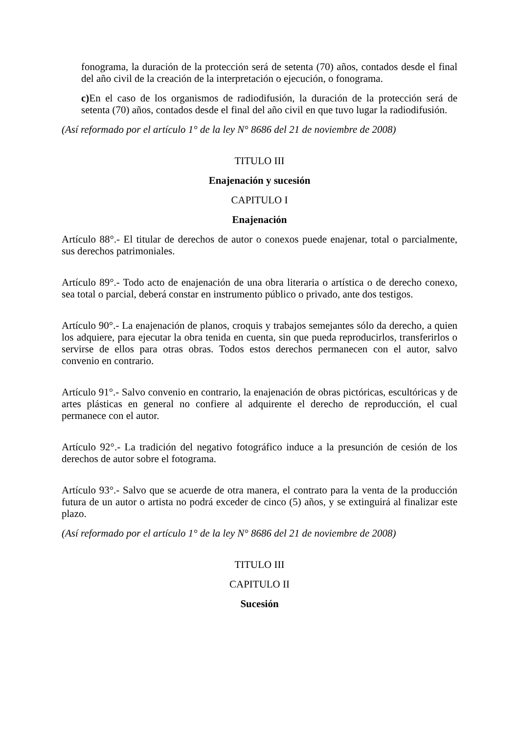fonograma, la duración de la protección será de setenta (70) años, contados desde el final del año civil de la creación de la interpretación o ejecución, o fonograma.
c) En el caso de los organismos de radiodifusión, la duración de la protección será de setenta (70) años, contados desde el final del año civil en que tuvo lugar la radiodifusión.
(Así reformado por el artículo 1° de la ley N° 8686 del 21 de noviembre de 2008)
TITULO III
Enajenación y sucesión
CAPITULO I
Enajenación
Artículo 88°.- El titular de derechos de autor o conexos puede enajenar, total o parcialmente, sus derechos patrimoniales.
Artículo 89°.- Todo acto de enajenación de una obra literaria o artística o de derecho conexo, sea total o parcial, deberá constar en instrumento público o privado, ante dos testigos.
Artículo 90°.- La enajenación de planos, croquis y trabajos semejantes sólo da derecho, a quien los adquiere, para ejecutar la obra tenida en cuenta, sin que pueda reproducirlos, transferirlos o servirse de ellos para otras obras. Todos estos derechos permanecen con el autor, salvo convenio en contrario.
Artículo 91°.- Salvo convenio en contrario, la enajenación de obras pictóricas, escultóricas y de artes plásticas en general no confiere al adquirente el derecho de reproducción, el cual permanece con el autor.
Artículo 92°.- La tradición del negativo fotográfico induce a la presunción de cesión de los derechos de autor sobre el fotograma.
Artículo 93°.- Salvo que se acuerde de otra manera, el contrato para la venta de la producción futura de un autor o artista no podrá exceder de cinco (5) años, y se extinguirá al finalizar este plazo.
(Así reformado por el artículo 1° de la ley N° 8686 del 21 de noviembre de 2008)
TITULO III
CAPITULO II
Sucesión